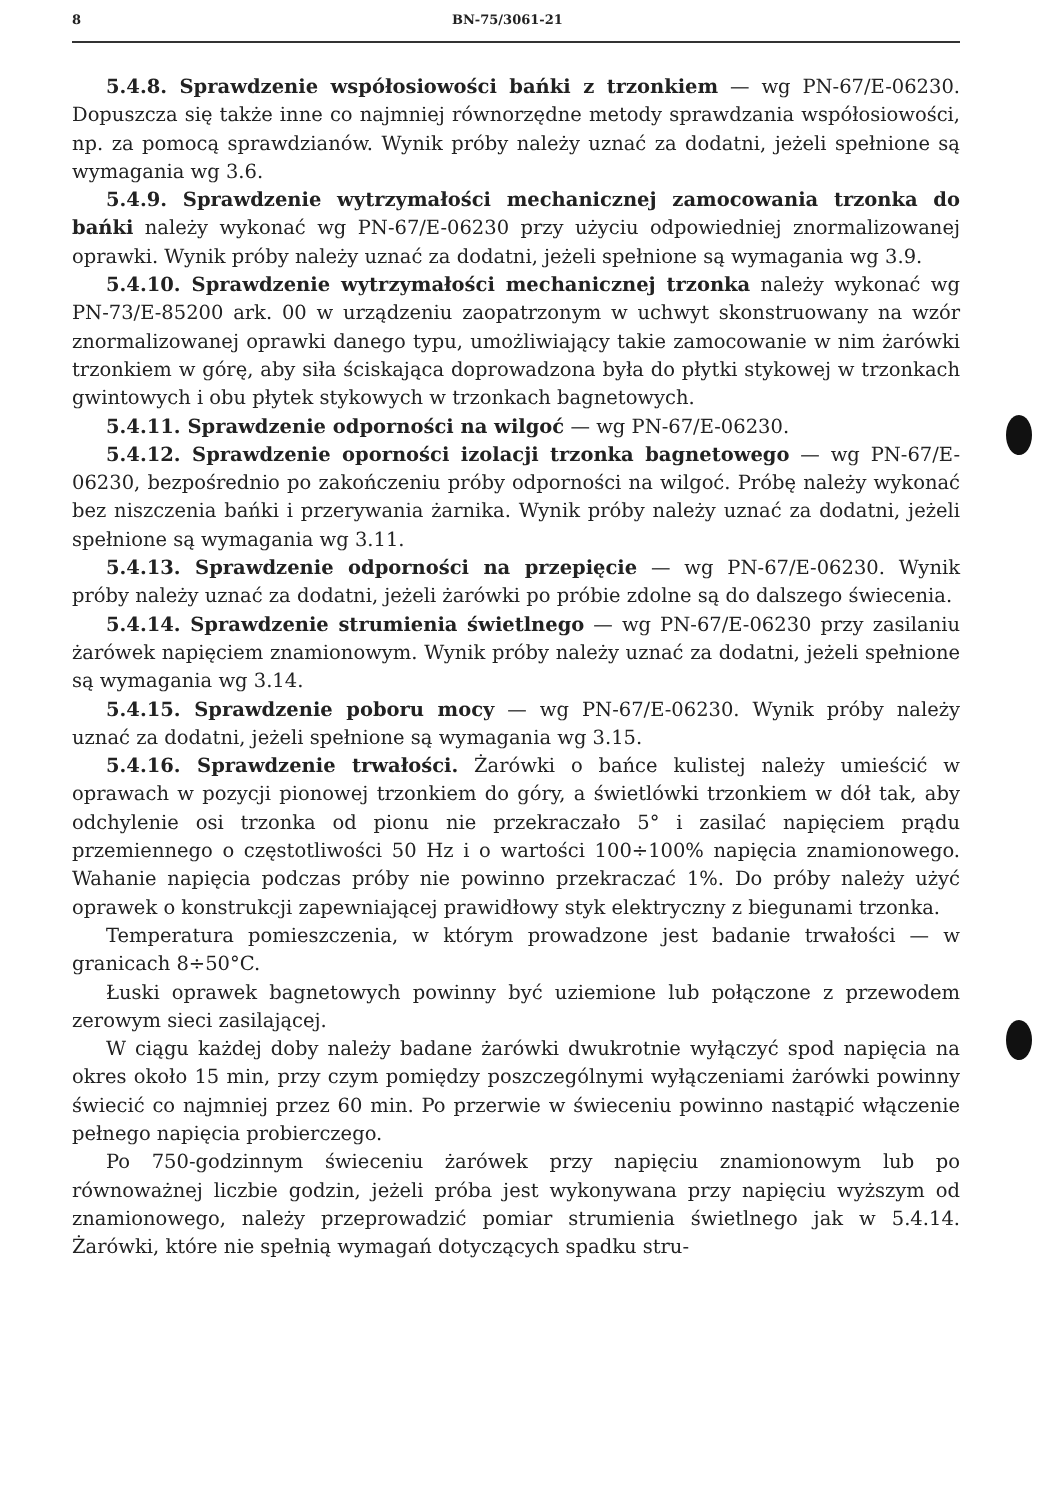8 BN-75/3061-21
5.4.8. Sprawdzenie współosiowości bańki z trzonkiem — wg PN-67/E-06230. Dopuszcza się także inne co najmniej równorzędne metody sprawdzania współosiowości, np. za pomocą sprawdzianów. Wynik próby należy uznać za dodatni, jeżeli spełnione są wymagania wg 3.6.
5.4.9. Sprawdzenie wytrzymałości mechanicznej zamocowania trzonka do bańki należy wykonać wg PN-67/E-06230 przy użyciu odpowiedniej znormalizowanej oprawki. Wynik próby należy uznać za dodatni, jeżeli spełnione są wymagania wg 3.9.
5.4.10. Sprawdzenie wytrzymałości mechanicznej trzonka należy wykonać wg PN-73/E-85200 ark. 00 w urządzeniu zaopatrzonym w uchwyt skonstruowany na wzór znormalizowanej oprawki danego typu, umożliwiający takie zamocowanie w nim żarówki trzonkiem w górę, aby siła ściskająca doprowadzona była do płytki stykowej w trzonkach gwintowych i obu płytek stykowych w trzonkach bagnetowych.
5.4.11. Sprawdzenie odporności na wilgoć — wg PN-67/E-06230.
5.4.12. Sprawdzenie oporności izolacji trzonka bagnetowego — wg PN-67/E-06230, bezpośrednio po zakończeniu próby odporności na wilgoć. Próbę należy wykonać bez niszczenia bańki i przerywania żarnika. Wynik próby należy uznać za dodatni, jeżeli spełnione są wymagania wg 3.11.
5.4.13. Sprawdzenie odporności na przepięcie — wg PN-67/E-06230. Wynik próby należy uznać za dodatni, jeżeli żarówki po próbie zdolne są do dalszego świecenia.
5.4.14. Sprawdzenie strumienia świetlnego — wg PN-67/E-06230 przy zasilaniu żarówek napięciem znamionowym. Wynik próby należy uznać za dodatni, jeżeli spełnione są wymagania wg 3.14.
5.4.15. Sprawdzenie poboru mocy — wg PN-67/E-06230. Wynik próby należy uznać za dodatni, jeżeli spełnione są wymagania wg 3.15.
5.4.16. Sprawdzenie trwałości. Żarówki o bańce kulistej należy umieścić w oprawach w pozycji pionowej trzonkiem do góry, a świetlówki trzonkiem w dół tak, aby odchylenie osi trzonka od pionu nie przekraczało 5° i zasilać napięciem prądu przemiennego o częstotliwości 50 Hz i o wartości 100÷100% napięcia znamionowego. Wahanie napięcia podczas próby nie powinno przekraczać 1%. Do próby należy użyć oprawek o konstrukcji zapewniającej prawidłowy styk elektryczny z biegunami trzonka.
Temperatura pomieszczenia, w którym prowadzone jest badanie trwałości — w granicach 8÷50°C.
Łuski oprawek bagnetowych powinny być uziemione lub połączone z przewodem zerowym sieci zasilającej.
W ciągu każdej doby należy badane żarówki dwukrotnie wyłączyć spod napięcia na okres około 15 min, przy czym pomiędzy poszczególnymi wyłączeniami żarówki powinny świecić co najmniej przez 60 min. Po przerwie w świeceniu powinno nastąpić włączenie pełnego napięcia probierczego.
Po 750-godzinnym świeceniu żarówek przy napięciu znamionowym lub po równoważnej liczbie godzin, jeżeli próba jest wykonywana przy napięciu wyższym od znamionowego, należy przeprowadzić pomiar strumienia świetlnego jak w 5.4.14. Żarówki, które nie spełnią wymagań dotyczących spadku stru-